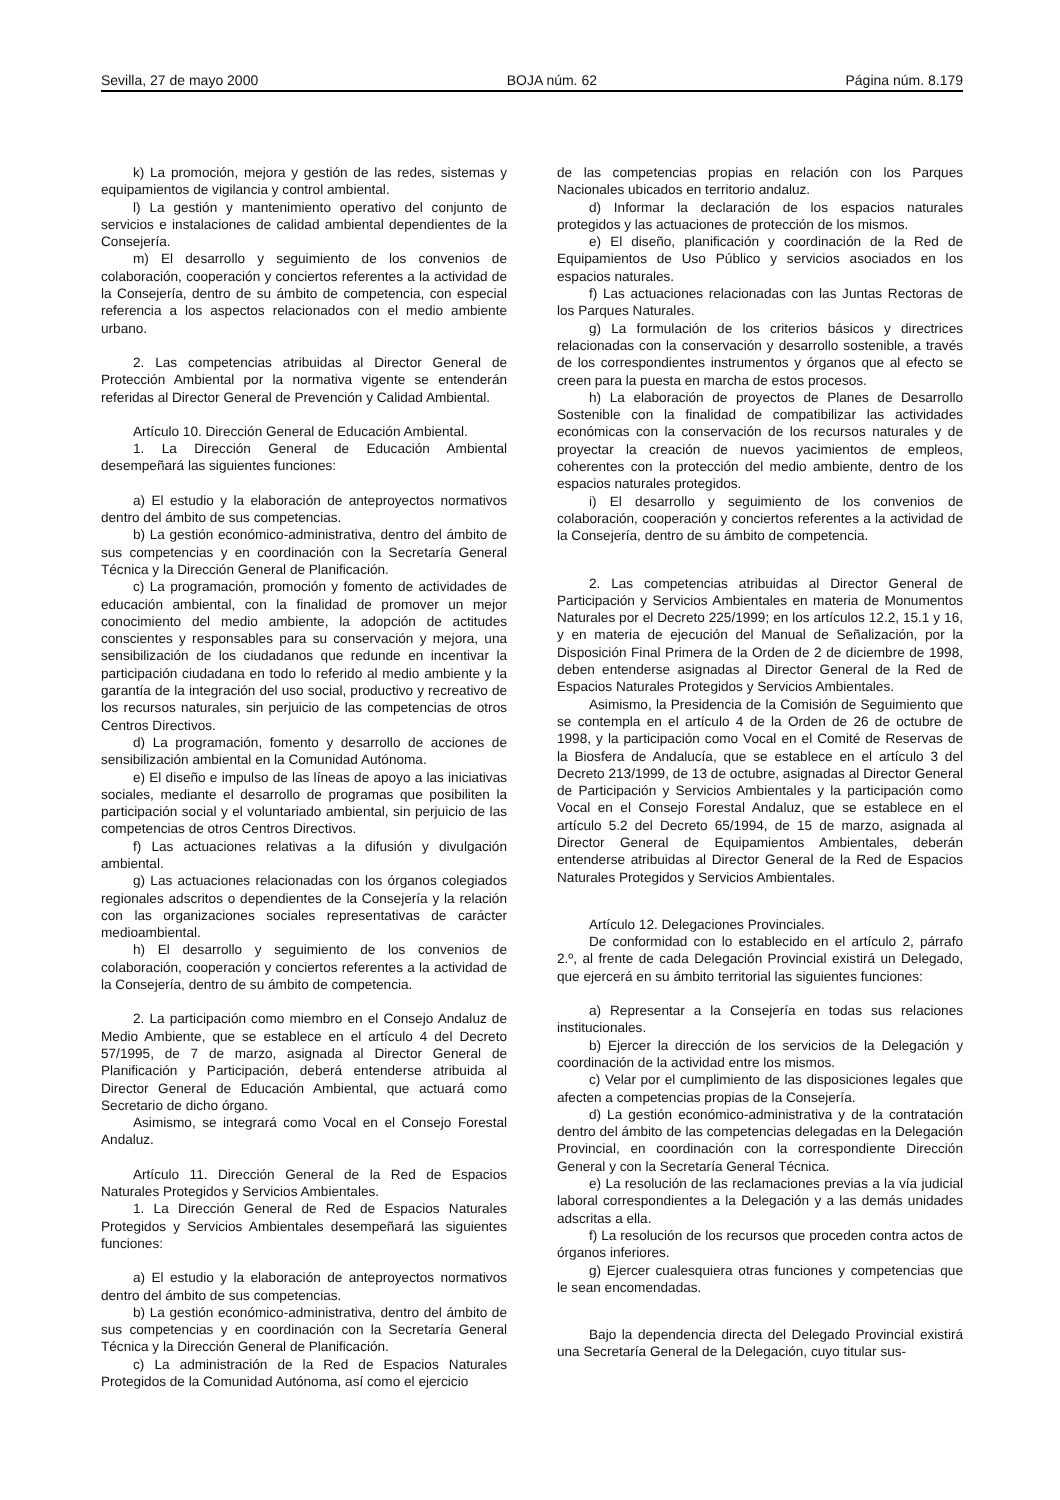Sevilla, 27 de mayo 2000 BOJA núm. 62 Página núm. 8.179
k) La promoción, mejora y gestión de las redes, sistemas y equipamientos de vigilancia y control ambiental.
l) La gestión y mantenimiento operativo del conjunto de servicios e instalaciones de calidad ambiental dependientes de la Consejería.
m) El desarrollo y seguimiento de los convenios de colaboración, cooperación y conciertos referentes a la actividad de la Consejería, dentro de su ámbito de competencia, con especial referencia a los aspectos relacionados con el medio ambiente urbano.
2. Las competencias atribuidas al Director General de Protección Ambiental por la normativa vigente se entenderán referidas al Director General de Prevención y Calidad Ambiental.
Artículo 10. Dirección General de Educación Ambiental.
1. La Dirección General de Educación Ambiental desempeñará las siguientes funciones:
a) El estudio y la elaboración de anteproyectos normativos dentro del ámbito de sus competencias.
b) La gestión económico-administrativa, dentro del ámbito de sus competencias y en coordinación con la Secretaría General Técnica y la Dirección General de Planificación.
c) La programación, promoción y fomento de actividades de educación ambiental, con la finalidad de promover un mejor conocimiento del medio ambiente, la adopción de actitudes conscientes y responsables para su conservación y mejora, una sensibilización de los ciudadanos que redunde en incentivar la participación ciudadana en todo lo referido al medio ambiente y la garantía de la integración del uso social, productivo y recreativo de los recursos naturales, sin perjuicio de las competencias de otros Centros Directivos.
d) La programación, fomento y desarrollo de acciones de sensibilización ambiental en la Comunidad Autónoma.
e) El diseño e impulso de las líneas de apoyo a las iniciativas sociales, mediante el desarrollo de programas que posibiliten la participación social y el voluntariado ambiental, sin perjuicio de las competencias de otros Centros Directivos.
f) Las actuaciones relativas a la difusión y divulgación ambiental.
g) Las actuaciones relacionadas con los órganos colegiados regionales adscritos o dependientes de la Consejería y la relación con las organizaciones sociales representativas de carácter medioambiental.
h) El desarrollo y seguimiento de los convenios de colaboración, cooperación y conciertos referentes a la actividad de la Consejería, dentro de su ámbito de competencia.
2. La participación como miembro en el Consejo Andaluz de Medio Ambiente, que se establece en el artículo 4 del Decreto 57/1995, de 7 de marzo, asignada al Director General de Planificación y Participación, deberá entenderse atribuida al Director General de Educación Ambiental, que actuará como Secretario de dicho órgano.
Asimismo, se integrará como Vocal en el Consejo Forestal Andaluz.
Artículo 11. Dirección General de la Red de Espacios Naturales Protegidos y Servicios Ambientales.
1. La Dirección General de Red de Espacios Naturales Protegidos y Servicios Ambientales desempeñará las siguientes funciones:
a) El estudio y la elaboración de anteproyectos normativos dentro del ámbito de sus competencias.
b) La gestión económico-administrativa, dentro del ámbito de sus competencias y en coordinación con la Secretaría General Técnica y la Dirección General de Planificación.
c) La administración de la Red de Espacios Naturales Protegidos de la Comunidad Autónoma, así como el ejercicio
de las competencias propias en relación con los Parques Nacionales ubicados en territorio andaluz.
d) Informar la declaración de los espacios naturales protegidos y las actuaciones de protección de los mismos.
e) El diseño, planificación y coordinación de la Red de Equipamientos de Uso Público y servicios asociados en los espacios naturales.
f) Las actuaciones relacionadas con las Juntas Rectoras de los Parques Naturales.
g) La formulación de los criterios básicos y directrices relacionadas con la conservación y desarrollo sostenible, a través de los correspondientes instrumentos y órganos que al efecto se creen para la puesta en marcha de estos procesos.
h) La elaboración de proyectos de Planes de Desarrollo Sostenible con la finalidad de compatibilizar las actividades económicas con la conservación de los recursos naturales y de proyectar la creación de nuevos yacimientos de empleos, coherentes con la protección del medio ambiente, dentro de los espacios naturales protegidos.
i) El desarrollo y seguimiento de los convenios de colaboración, cooperación y conciertos referentes a la actividad de la Consejería, dentro de su ámbito de competencia.
2. Las competencias atribuidas al Director General de Participación y Servicios Ambientales en materia de Monumentos Naturales por el Decreto 225/1999; en los artículos 12.2, 15.1 y 16, y en materia de ejecución del Manual de Señalización, por la Disposición Final Primera de la Orden de 2 de diciembre de 1998, deben entenderse asignadas al Director General de la Red de Espacios Naturales Protegidos y Servicios Ambientales.
Asimismo, la Presidencia de la Comisión de Seguimiento que se contempla en el artículo 4 de la Orden de 26 de octubre de 1998, y la participación como Vocal en el Comité de Reservas de la Biosfera de Andalucía, que se establece en el artículo 3 del Decreto 213/1999, de 13 de octubre, asignadas al Director General de Participación y Servicios Ambientales y la participación como Vocal en el Consejo Forestal Andaluz, que se establece en el artículo 5.2 del Decreto 65/1994, de 15 de marzo, asignada al Director General de Equipamientos Ambientales, deberán entenderse atribuidas al Director General de la Red de Espacios Naturales Protegidos y Servicios Ambientales.
Artículo 12. Delegaciones Provinciales.
De conformidad con lo establecido en el artículo 2, párrafo 2.º, al frente de cada Delegación Provincial existirá un Delegado, que ejercerá en su ámbito territorial las siguientes funciones:
a) Representar a la Consejería en todas sus relaciones institucionales.
b) Ejercer la dirección de los servicios de la Delegación y coordinación de la actividad entre los mismos.
c) Velar por el cumplimiento de las disposiciones legales que afecten a competencias propias de la Consejería.
d) La gestión económico-administrativa y de la contratación dentro del ámbito de las competencias delegadas en la Delegación Provincial, en coordinación con la correspondiente Dirección General y con la Secretaría General Técnica.
e) La resolución de las reclamaciones previas a la vía judicial laboral correspondientes a la Delegación y a las demás unidades adscritas a ella.
f) La resolución de los recursos que proceden contra actos de órganos inferiores.
g) Ejercer cualesquiera otras funciones y competencias que le sean encomendadas.
Bajo la dependencia directa del Delegado Provincial existirá una Secretaría General de la Delegación, cuyo titular sus-